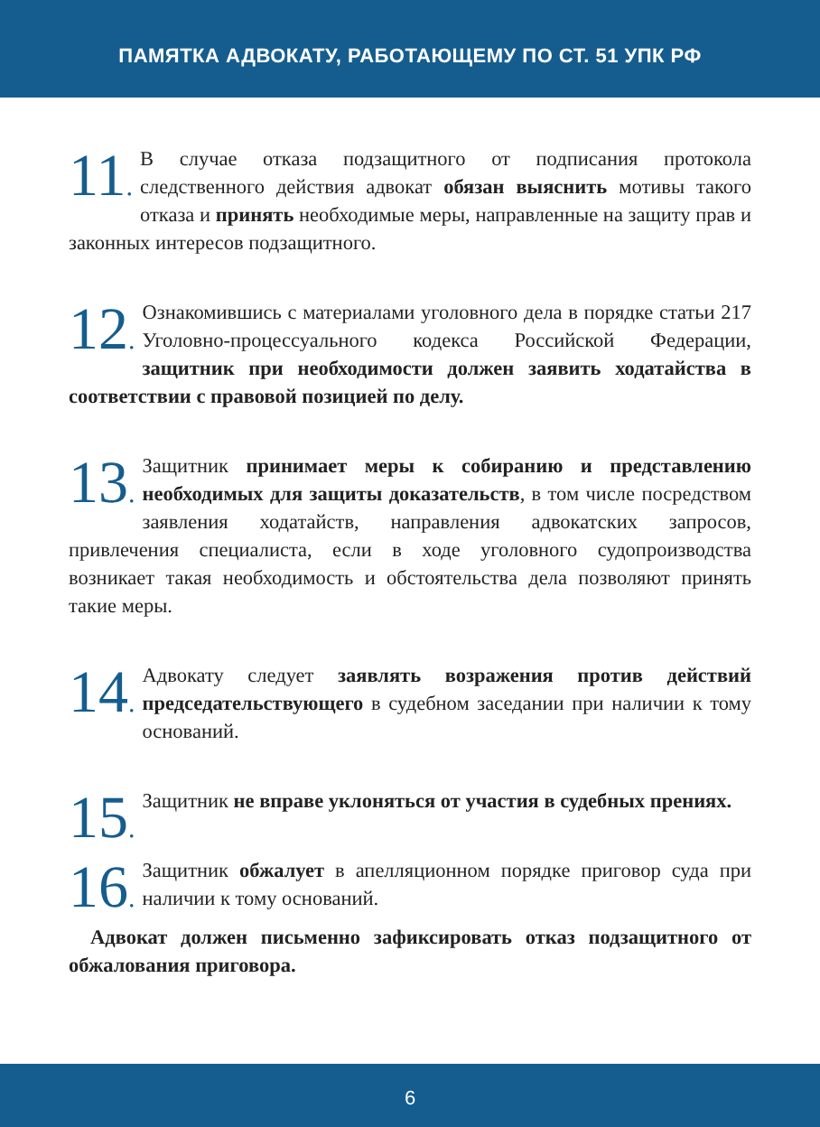ПАМЯТКА АДВОКАТУ, РАБОТАЮЩЕМУ ПО СТ. 51 УПК РФ
11. В случае отказа подзащитного от подписания протокола следственного действия адвокат обязан выяснить мотивы такого отказа и принять необходимые меры, направленные на защиту прав и законных интересов подзащитного.
12. Ознакомившись с материалами уголовного дела в порядке статьи 217 Уголовно-процессуального кодекса Российской Федерации, защитник при необходимости должен заявить ходатайства в соответствии с правовой позицией по делу.
13. Защитник принимает меры к собиранию и представлению необходимых для защиты доказательств, в том числе посредством заявления ходатайств, направления адвокатских запросов, привлечения специалиста, если в ходе уголовного судопроизводства возникает такая необходимость и обстоятельства дела позволяют принять такие меры.
14. Адвокату следует заявлять возражения против действий председательствующего в судебном заседании при наличии к тому оснований.
15. Защитник не вправе уклоняться от участия в судебных прениях.
16. Защитник обжалует в апелляционном порядке приговор суда при наличии к тому оснований.
Адвокат должен письменно зафиксировать отказ подзащитного от обжалования приговора.
6